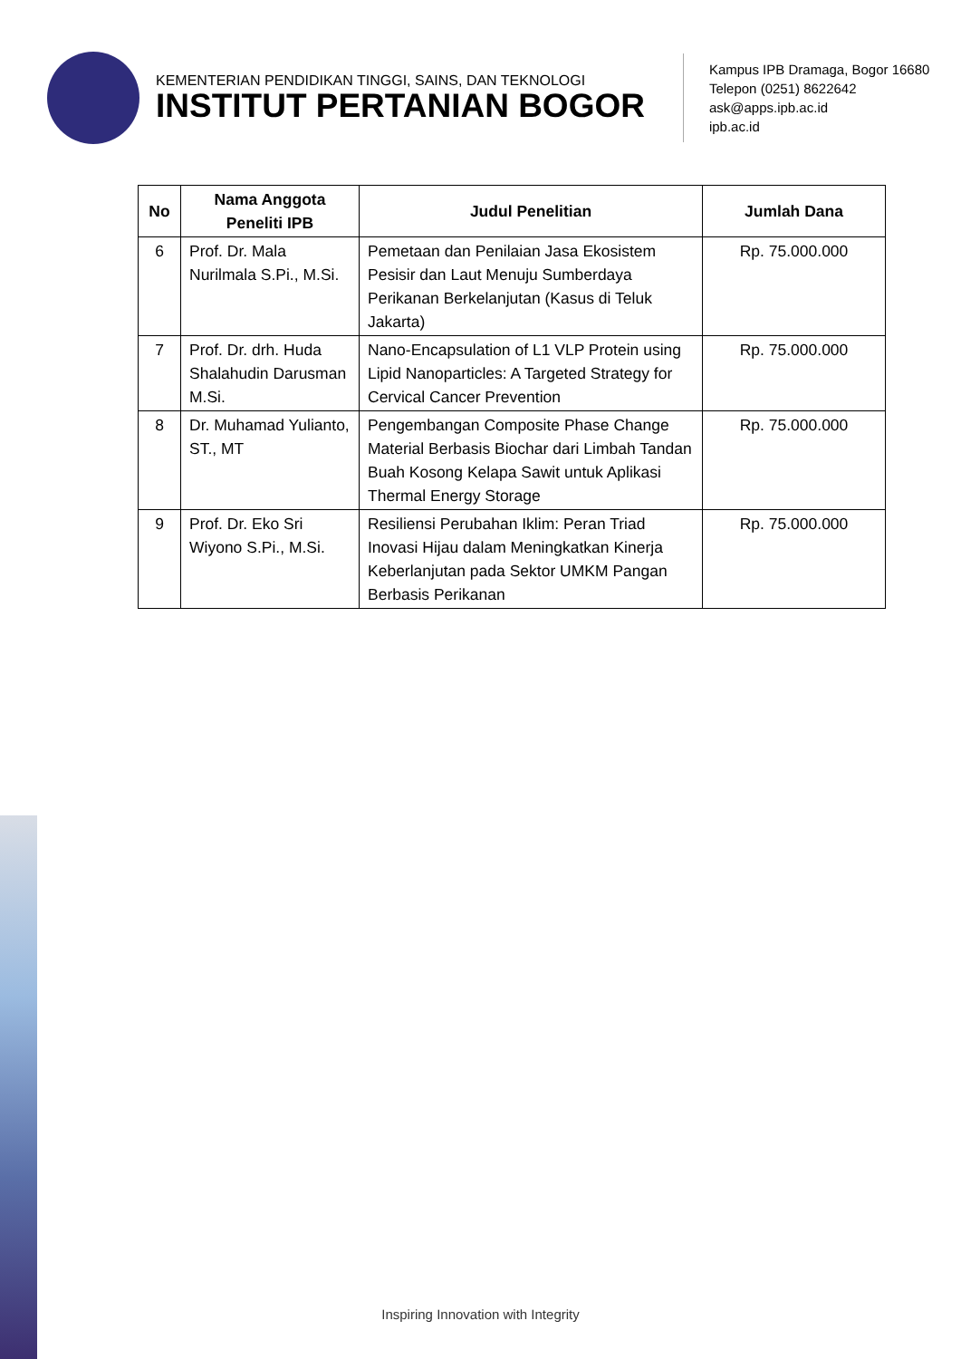KEMENTERIAN PENDIDIKAN TINGGI, SAINS, DAN TEKNOLOGI
INSTITUT PERTANIAN BOGOR
Kampus IPB Dramaga, Bogor 16680
Telepon (0251) 8622642
ask@apps.ipb.ac.id
ipb.ac.id
| No | Nama Anggota Peneliti IPB | Judul Penelitian | Jumlah Dana |
| --- | --- | --- | --- |
| 6 | Prof. Dr. Mala Nurilmala S.Pi., M.Si. | Pemetaan dan Penilaian Jasa Ekosistem Pesisir dan Laut Menuju Sumberdaya Perikanan Berkelanjutan (Kasus di Teluk Jakarta) | Rp. 75.000.000 |
| 7 | Prof. Dr. drh. Huda Shalahudin Darusman M.Si. | Nano-Encapsulation of L1 VLP Protein using Lipid Nanoparticles: A Targeted Strategy for Cervical Cancer Prevention | Rp. 75.000.000 |
| 8 | Dr. Muhamad Yulianto, ST., MT | Pengembangan Composite Phase Change Material Berbasis Biochar dari Limbah Tandan Buah Kosong Kelapa Sawit untuk Aplikasi Thermal Energy Storage | Rp. 75.000.000 |
| 9 | Prof. Dr. Eko Sri Wiyono S.Pi., M.Si. | Resiliensi Perubahan Iklim: Peran Triad Inovasi Hijau dalam Meningkatkan Kinerja Keberlanjutan pada Sektor UMKM Pangan Berbasis Perikanan | Rp. 75.000.000 |
Inspiring Innovation with Integrity